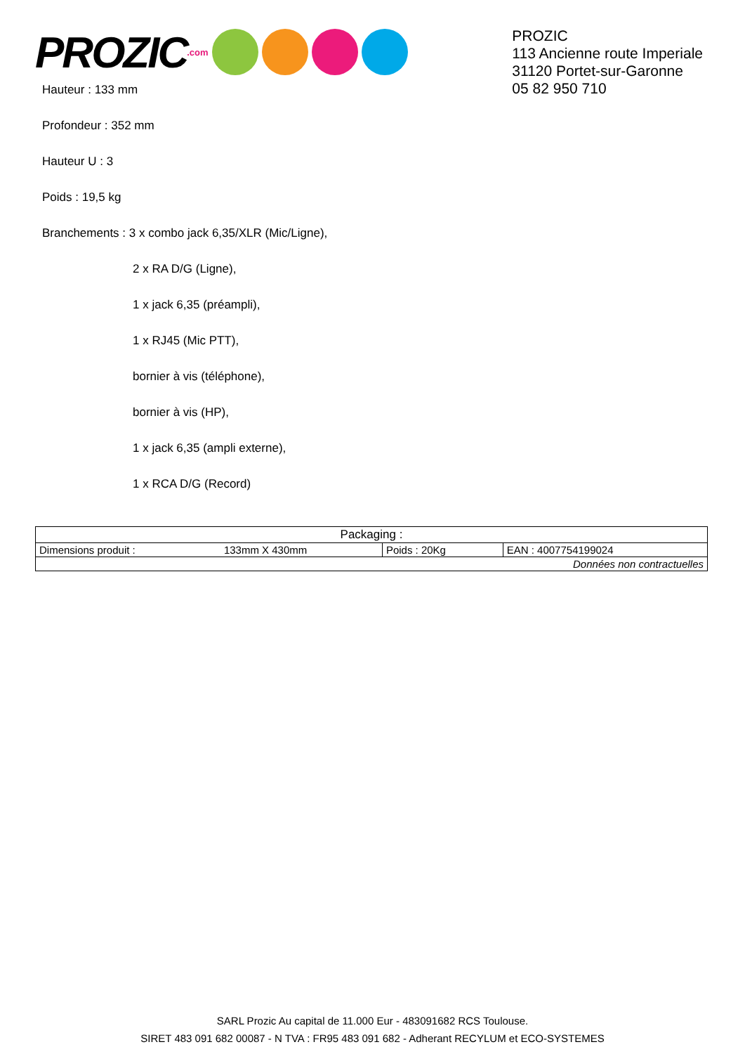PROZIC.com
PROZIC
113 Ancienne route Imperiale
31120 Portet-sur-Garonne
05 82 950 710
Hauteur : 133 mm
Profondeur : 352 mm
Hauteur U : 3
Poids : 19,5 kg
Branchements : 3 x combo jack 6,35/XLR (Mic/Ligne),
2 x RA D/G (Ligne),
1 x jack 6,35 (préampli),
1 x RJ45 (Mic PTT),
bornier à vis (téléphone),
bornier à vis (HP),
1 x jack 6,35 (ampli externe),
1 x RCA D/G (Record)
| Packaging : | | | |
| Dimensions produit : | 133mm X 430mm | Poids : 20Kg | EAN : 4007754199024 |
| Données non contractuelles | | | |
SARL Prozic Au capital de 11.000 Eur - 483091682 RCS Toulouse.
SIRET 483 091 682 00087 - N TVA : FR95 483 091 682 - Adherant RECYLUM et ECO-SYSTEMES